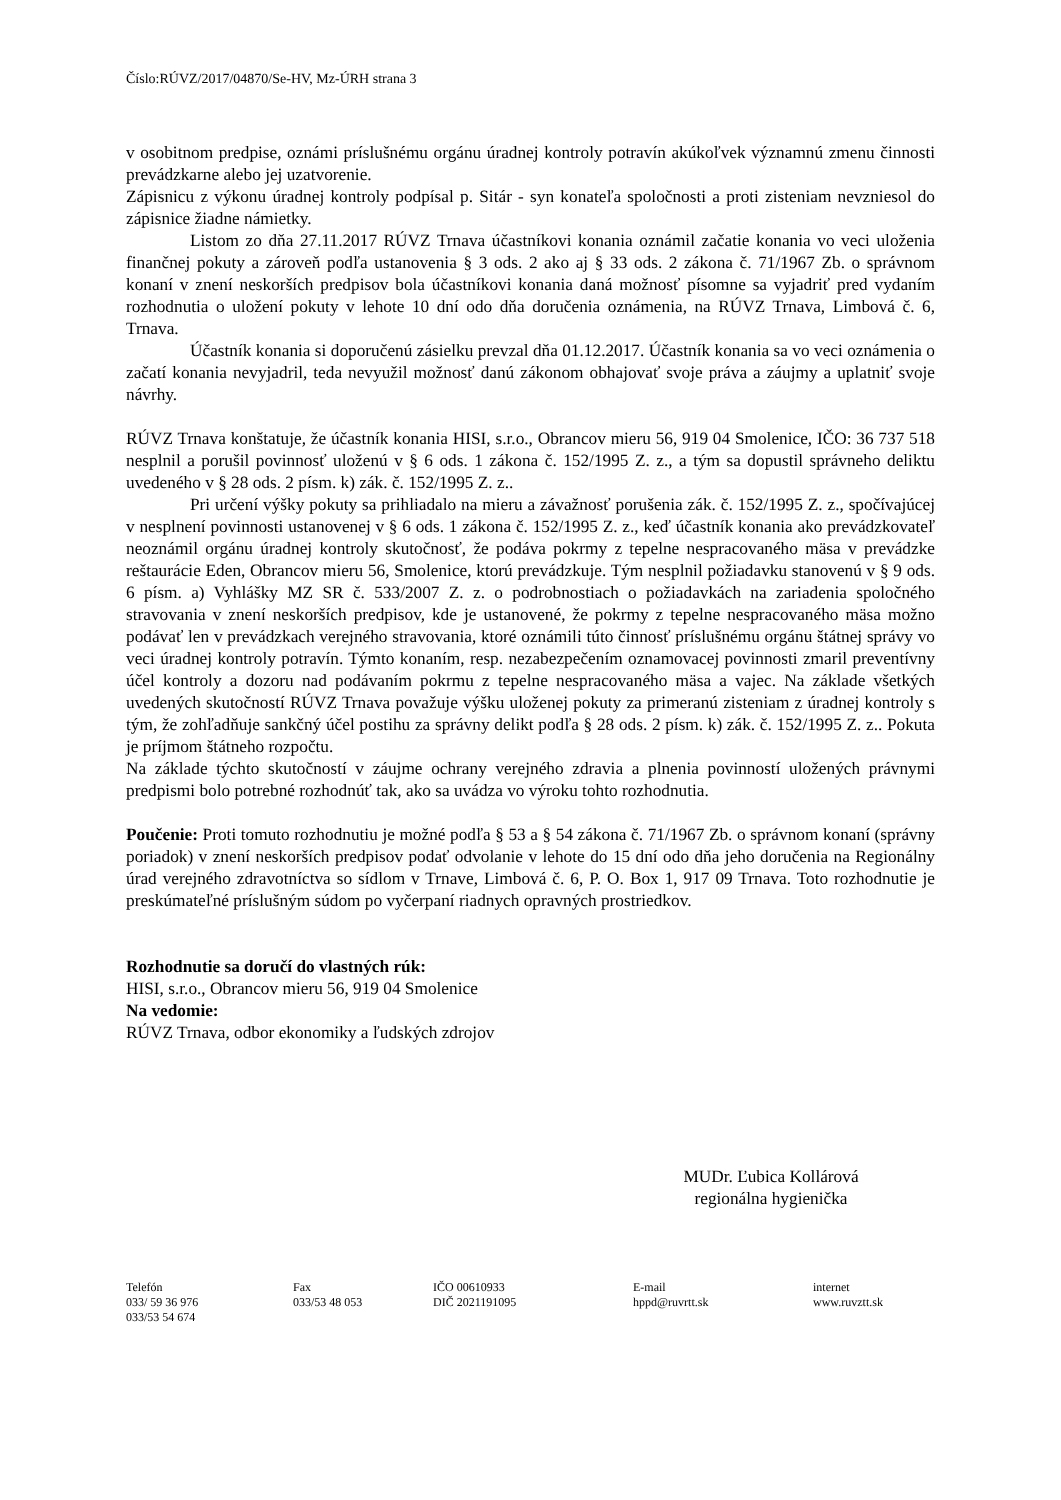Číslo:RÚVZ/2017/04870/Se-HV, Mz-ÚRH strana 3
v osobitnom predpise, oznámi príslušnému orgánu úradnej kontroly potravín akúkoľvek významnú zmenu činnosti prevádzkarne alebo jej uzatvorenie.
Zápisnicu z výkonu úradnej kontroly podpísal p. Sitár - syn konateľa spoločnosti a proti zisteniam nevzniesol do zápisnice žiadne námietky.
Listom zo dňa 27.11.2017 RÚVZ Trnava účastníkovi konania oznámil začatie konania vo veci uloženia finančnej pokuty a zároveň podľa ustanovenia § 3 ods. 2 ako aj § 33 ods. 2 zákona č. 71/1967 Zb. o správnom konaní v znení neskorších predpisov bola účastníkovi konania daná možnosť písomne sa vyjadriť pred vydaním rozhodnutia o uložení pokuty v lehote 10 dní odo dňa doručenia oznámenia, na RÚVZ Trnava, Limbová č. 6, Trnava.
Účastník konania si doporučenú zásielku prevzal dňa 01.12.2017. Účastník konania sa vo veci oznámenia o začatí konania nevyjadril, teda nevyužil možnosť danú zákonom obhajovať svoje práva a záujmy a uplatniť svoje návrhy.
RÚVZ Trnava konštatuje, že účastník konania HISI, s.r.o., Obrancov mieru 56, 919 04 Smolenice, IČO: 36 737 518 nesplnil a porušil povinnosť uloženú v § 6 ods. 1 zákona č. 152/1995 Z. z., a tým sa dopustil správneho deliktu uvedeného v § 28 ods. 2 písm. k) zák. č. 152/1995 Z. z..
Pri určení výšky pokuty sa prihliadalo na mieru a závažnosť porušenia zák. č. 152/1995 Z. z., spočívajúcej v nesplnení povinnosti ustanovenej v § 6 ods. 1 zákona č. 152/1995 Z. z., keď účastník konania ako prevádzkovateľ neoznámil orgánu úradnej kontroly skutočnosť, že podáva pokrmy z tepelne nespracovaného mäsa v prevádzke reštaurácie Eden, Obrancov mieru 56, Smolenice, ktorú prevádzkuje. Tým nesplnil požiadavku stanovenú v § 9 ods. 6 písm. a) Vyhlášky MZ SR č. 533/2007 Z. z. o podrobnostiach o požiadavkách na zariadenia spoločného stravovania v znení neskorších predpisov, kde je ustanovené, že pokrmy z tepelne nespracovaného mäsa možno podávať len v prevádzkach verejného stravovania, ktoré oznámili túto činnosť príslušnému orgánu štátnej správy vo veci úradnej kontroly potravín. Týmto konaním, resp. nezabezpečením oznamovacej povinnosti zmaril preventívny účel kontroly a dozoru nad podávaním pokrmu z tepelne nespracovaného mäsa a vajec. Na základe všetkých uvedených skutočností RÚVZ Trnava považuje výšku uloženej pokuty za primeranú zisteniam z úradnej kontroly s tým, že zohľadňuje sankčný účel postihu za správny delikt podľa § 28 ods. 2 písm. k) zák. č. 152/1995 Z. z.. Pokuta je príjmom štátneho rozpočtu.
Na základe týchto skutočností v záujme ochrany verejného zdravia a plnenia povinností uložených právnymi predpismi bolo potrebné rozhodnúť tak, ako sa uvádza vo výroku tohto rozhodnutia.
Poučenie: Proti tomuto rozhodnutiu je možné podľa § 53 a § 54 zákona č. 71/1967 Zb. o správnom konaní (správny poriadok) v znení neskorších predpisov podať odvolanie v lehote do 15 dní odo dňa jeho doručenia na Regionálny úrad verejného zdravotníctva so sídlom v Trnave, Limbová č. 6, P. O. Box 1, 917 09 Trnava. Toto rozhodnutie je preskúmateľné príslušným súdom po vyčerpaní riadnych opravných prostriedkov.
Rozhodnutie sa doručí do vlastných rúk:
HISI, s.r.o., Obrancov mieru 56, 919 04 Smolenice
Na vedomie:
RÚVZ Trnava, odbor ekonomiky a ľudských zdrojov
MUDr. Ľubica Kollárová
regionálna hygienička
Telefón
033/ 59 36 976
033/53 54 674
Fax
033/53 48 053
IČO 00610933
DIČ 2021191095
E-mail
hppd@ruvrtt.sk
internet
www.ruvztt.sk